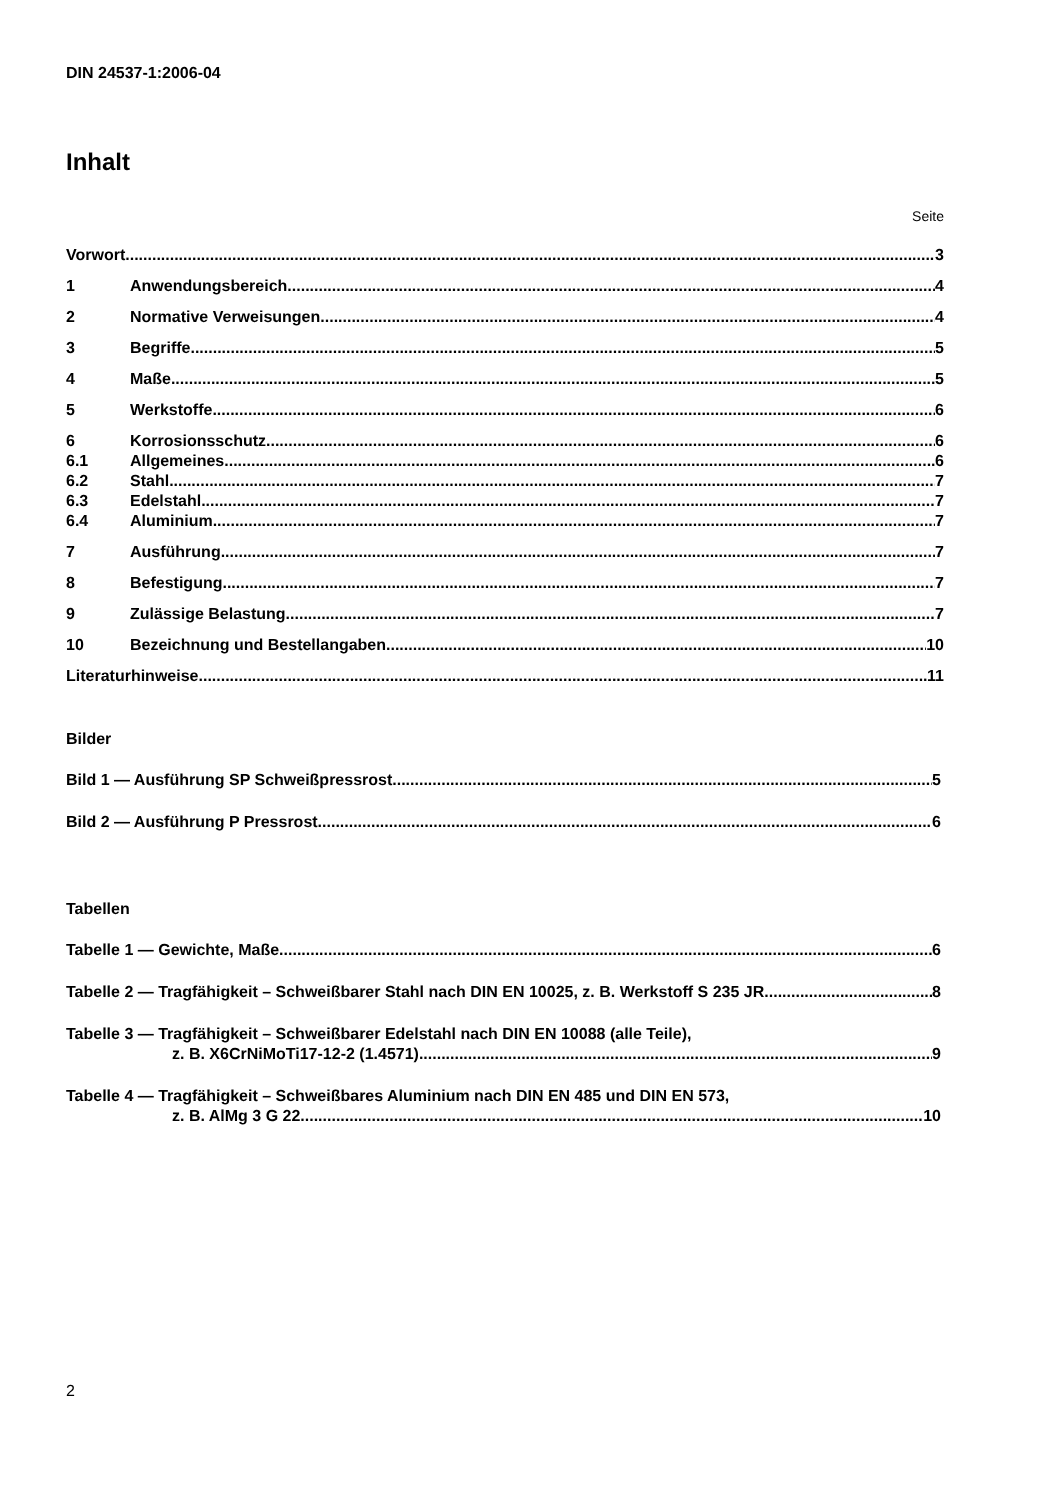DIN 24537-1:2006-04
Inhalt
Seite
Vorwort 3
1 Anwendungsbereich 4
2 Normative Verweisungen 4
3 Begriffe 5
4 Maße 5
5 Werkstoffe 6
6 Korrosionsschutz 6
6.1 Allgemeines 6
6.2 Stahl 7
6.3 Edelstahl 7
6.4 Aluminium 7
7 Ausführung 7
8 Befestigung 7
9 Zulässige Belastung 7
10 Bezeichnung und Bestellangaben 10
Literaturhinweise 11
Bilder
Bild 1 — Ausführung SP Schweißpressrost 5
Bild 2 — Ausführung P Pressrost 6
Tabellen
Tabelle 1 — Gewichte, Maße 6
Tabelle 2 — Tragfähigkeit – Schweißbarer Stahl nach DIN EN 10025, z. B. Werkstoff S 235 JR 8
Tabelle 3 — Tragfähigkeit – Schweißbarer Edelstahl nach DIN EN 10088 (alle Teile),
z. B. X6CrNiMoTi17-12-2 (1.4571) 9
Tabelle 4 — Tragfähigkeit – Schweißbares Aluminium nach DIN EN 485 und DIN EN 573,
z. B. AlMg 3 G 22 10
2